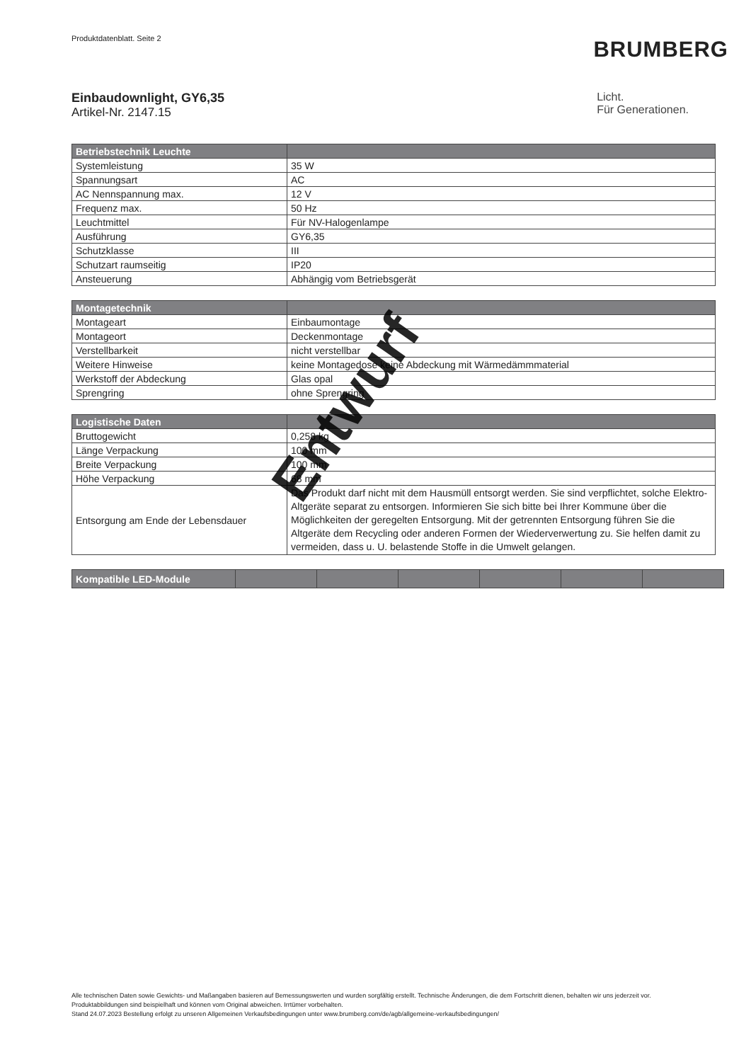Produktdatenblatt. Seite 2
BRUMBERG
Einbaudownlight, GY6,35
Artikel-Nr. 2147.15
Licht.
Für Generationen.
| Betriebstechnik Leuchte | |
| --- | --- |
| Systemleistung | 35 W |
| Spannungsart | AC |
| AC Nennspannung max. | 12 V |
| Frequenz max. | 50 Hz |
| Leuchtmittel | Für NV-Halogenlampe |
| Ausführung | GY6,35 |
| Schutzklasse | III |
| Schutzart raumseitig | IP20 |
| Ansteuerung | Abhängig vom Betriebsgerät |
| Montagetechnik | |
| --- | --- |
| Montageart | Einbaumontage |
| Montageort | Deckenmontage |
| Verstellbarkeit | nicht verstellbar |
| Weitere Hinweise | keine Montagedose keine Abdeckung mit Wärmedämmmaterial |
| Werkstoff der Abdeckung | Glas opal |
| Sprengring | ohne Sprengring |
| Logistische Daten | |
| --- | --- |
| Bruttogewicht | 0,258 kg |
| Länge Verpackung | 100 mm |
| Breite Verpackung | 100 mm |
| Höhe Verpackung | 68 mm |
| Entsorgung am Ende der Lebensdauer | Das Produkt darf nicht mit dem Hausmüll entsorgt werden. Sie sind verpflichtet, solche Elektro-Altgeräte separat zu entsorgen. Informieren Sie sich bitte bei Ihrer Kommune über die Möglichkeiten der geregelten Entsorgung. Mit der getrennten Entsorgung führen Sie die Altgeräte dem Recycling oder anderen Formen der Wiederverwertung zu. Sie helfen damit zu vermeiden, dass u. U. belastende Stoffe in die Umwelt gelangen. |
| Kompatible LED-Module | | | | | | |
| --- | --- | --- | --- | --- | --- | --- |
Entwurf
Alle technischen Daten sowie Gewichts- und Maßangaben basieren auf Bemessungswerten und wurden sorgfältig erstellt. Technische Änderungen, die dem Fortschritt dienen, behalten wir uns jederzeit vor. Produktabbildungen sind beispielhaft und können vom Original abweichen. Irrtümer vorbehalten.
Stand 24.07.2023 Bestellung erfolgt zu unseren Allgemeinen Verkaufsbedingungen unter www.brumberg.com/de/agb/allgemeine-verkaufsbedingungen/